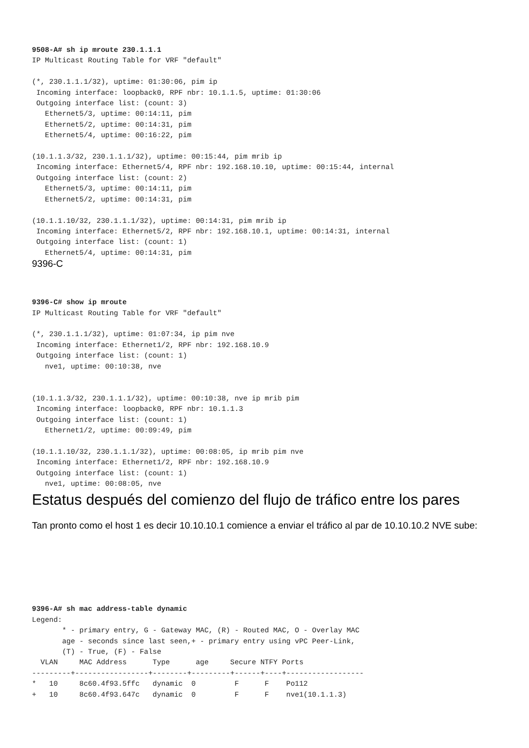9508-A# sh ip mroute 230.1.1.1
IP Multicast Routing Table for VRF "default"

(*, 230.1.1.1/32), uptime: 01:30:06, pim ip
 Incoming interface: loopback0, RPF nbr: 10.1.1.5, uptime: 01:30:06
 Outgoing interface list: (count: 3)
   Ethernet5/3, uptime: 00:14:11, pim
   Ethernet5/2, uptime: 00:14:31, pim
   Ethernet5/4, uptime: 00:16:22, pim

(10.1.1.3/32, 230.1.1.1/32), uptime: 00:15:44, pim mrib ip
 Incoming interface: Ethernet5/4, RPF nbr: 192.168.10.10, uptime: 00:15:44, internal
 Outgoing interface list: (count: 2)
   Ethernet5/3, uptime: 00:14:11, pim
   Ethernet5/2, uptime: 00:14:31, pim

(10.1.1.10/32, 230.1.1.1/32), uptime: 00:14:31, pim mrib ip
 Incoming interface: Ethernet5/2, RPF nbr: 192.168.10.1, uptime: 00:14:31, internal
 Outgoing interface list: (count: 1)
   Ethernet5/4, uptime: 00:14:31, pim
9396-C
9396-C# show ip mroute
IP Multicast Routing Table for VRF "default"

(*, 230.1.1.1/32), uptime: 01:07:34, ip pim nve
 Incoming interface: Ethernet1/2, RPF nbr: 192.168.10.9
 Outgoing interface list: (count: 1)
   nve1, uptime: 00:10:38, nve


(10.1.1.3/32, 230.1.1.1/32), uptime: 00:10:38, nve ip mrib pim
 Incoming interface: loopback0, RPF nbr: 10.1.1.3
 Outgoing interface list: (count: 1)
   Ethernet1/2, uptime: 00:09:49, pim

(10.1.1.10/32, 230.1.1.1/32), uptime: 00:08:05, ip mrib pim nve
 Incoming interface: Ethernet1/2, RPF nbr: 192.168.10.9
 Outgoing interface list: (count: 1)
   nve1, uptime: 00:08:05, nve
Estatus después del comienzo del flujo de tráfico entre los pares
Tan pronto como el host 1 es decir 10.10.10.1 comience a enviar el tráfico al par de 10.10.10.2 NVE sube:
9396-A# sh mac address-table dynamic
Legend:
       * - primary entry, G - Gateway MAC, (R) - Routed MAC, O - Overlay MAC
       age - seconds since last seen,+ - primary entry using vPC Peer-Link,
       (T) - True, (F) - False
  VLAN     MAC Address      Type      age     Secure NTFY Ports
---------+-----------------+--------+---------+------+----+------------------
*   10     8c60.4f93.5ffc   dynamic  0         F      F    Po112
+   10     8c60.4f93.647c   dynamic  0         F      F    nve1(10.1.1.3)